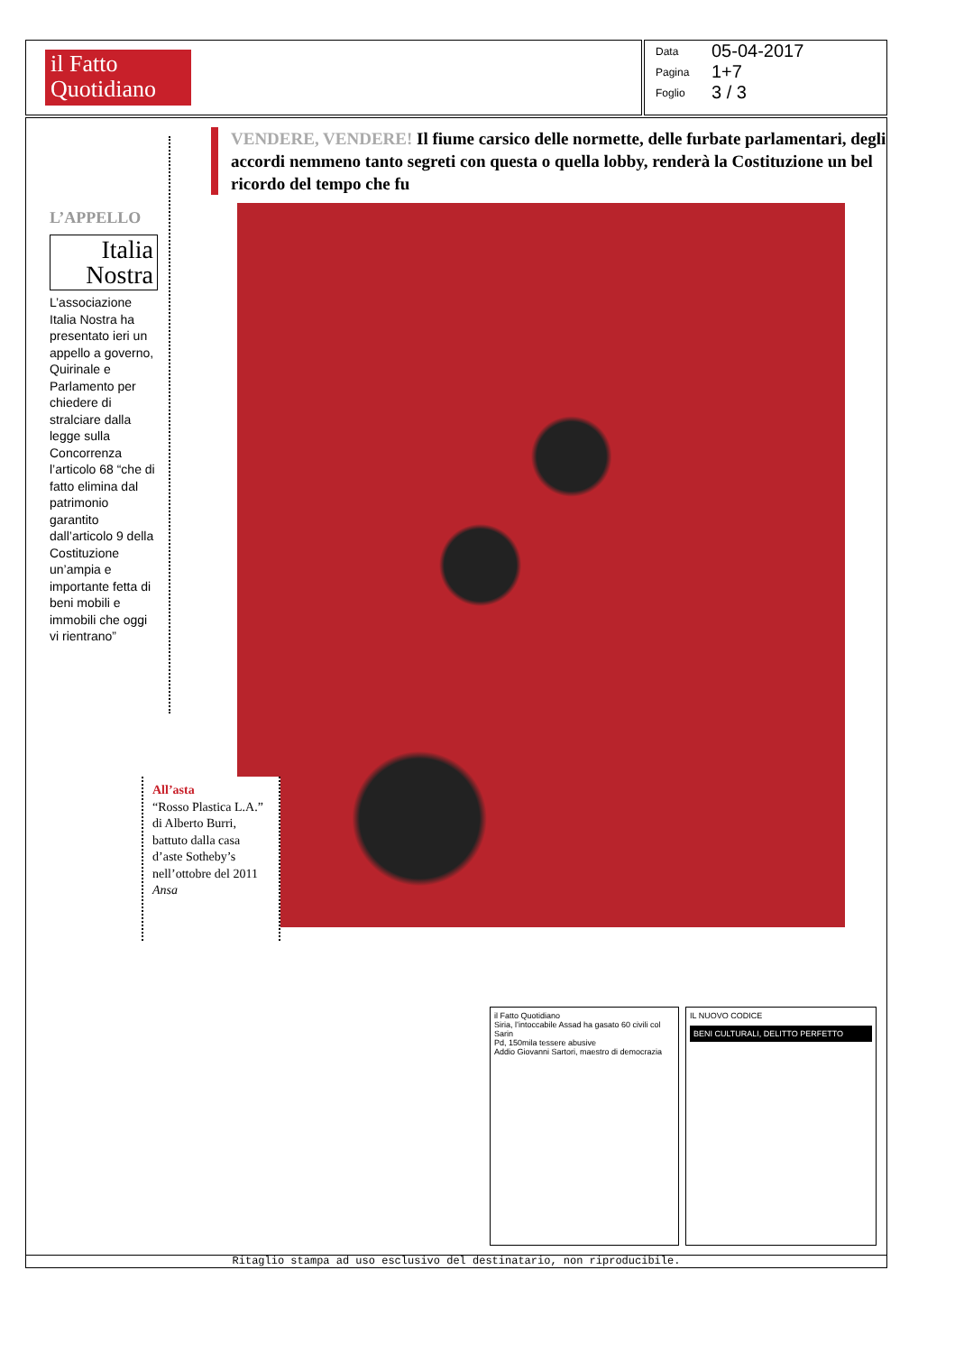il Fatto
Quotidiano
Data 05-04-2017
Pagina 1+7
Foglio 3 / 3
L’APPELLO
Italia
Nostra
L’associazione Italia Nostra ha presentato ieri un appello a governo, Quirinale e Parlamento per chiedere di stralciare dalla legge sulla Concorrenza l’articolo 68 “che di fatto elimina dal patrimonio garantito dall’articolo 9 della Costituzione un’ampia e importante fetta di beni mobili e immobili che oggi vi rientrano”
VENDERE, VENDERE! Il fiume carsico delle normette, delle furbate parlamentari, degli accordi nemmeno tanto segreti con questa o quella lobby, renderà la Costituzione un bel ricordo del tempo che fu
All’asta
“Rosso Plastica L.A.” di Alberto Burri, battuto dalla casa d’aste Sotheby’s nell’ottobre del 2011
Ansa
il Fatto Quotidiano
Siria, l’intoccabile Assad ha gasato 60 civili col Sarin
Pd, 150mila tessere abusive
Addio Giovanni Sartori, maestro di democrazia
IL NUOVO CODICE
BENI CULTURALI, DELITTO PERFETTO
Ritaglio stampa ad uso esclusivo del destinatario, non riproducibile.